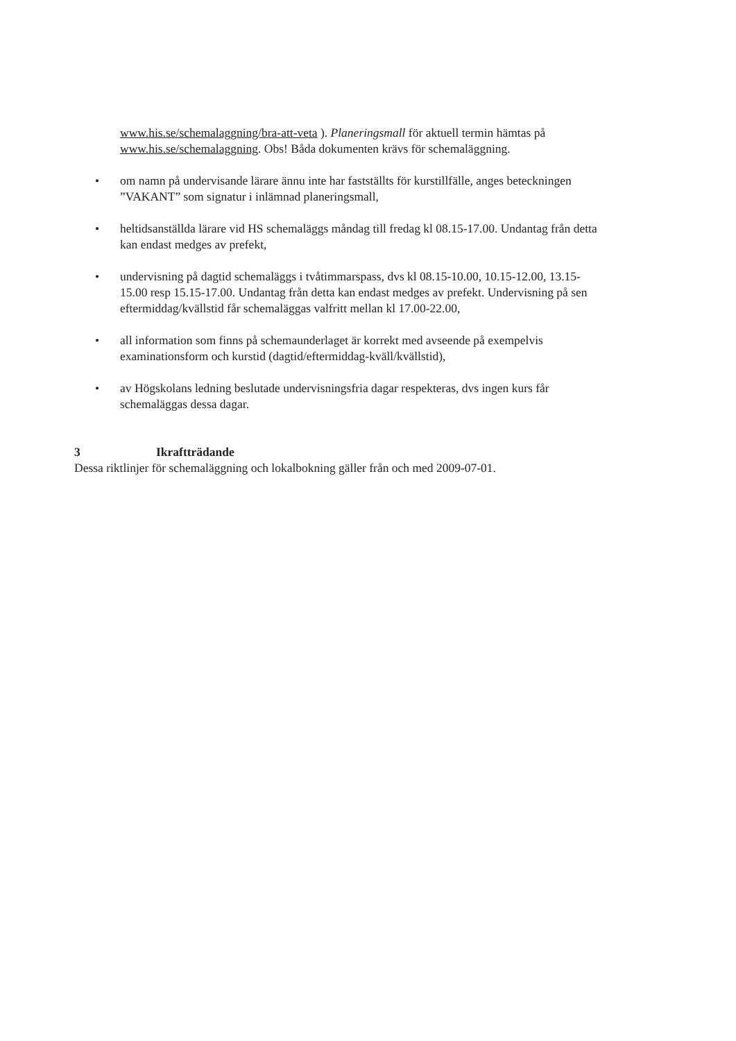www.his.se/schemalaggning/bra-att-veta ). Planeringsmall för aktuell termin hämtas på www.his.se/schemalaggning. Obs! Båda dokumenten krävs för schemaläggning.
• om namn på undervisande lärare ännu inte har fastställts för kurstillfälle, anges beteckningen ”VAKANT” som signatur i inlämnad planeringsmall,
• heltidsanställda lärare vid HS schemaläggs måndag till fredag kl 08.15-17.00. Undantag från detta kan endast medges av prefekt,
• undervisning på dagtid schemaläggs i tvåtimmarspass, dvs kl 08.15-10.00, 10.15-12.00, 13.15-15.00 resp 15.15-17.00. Undantag från detta kan endast medges av prefekt. Undervisning på sen eftermiddag/kvällstid får schemaläggas valfritt mellan kl 17.00-22.00,
• all information som finns på schemaunderlaget är korrekt med avseende på exempelvis examinationsform och kurstid (dagtid/eftermiddag-kväll/kvällstid),
• av Högskolans ledning beslutade undervisningsfria dagar respekteras, dvs ingen kurs får schemaläggas dessa dagar.
3 Ikraftträdande
Dessa riktlinjer för schemaläggning och lokalbokning gäller från och med 2009-07-01.